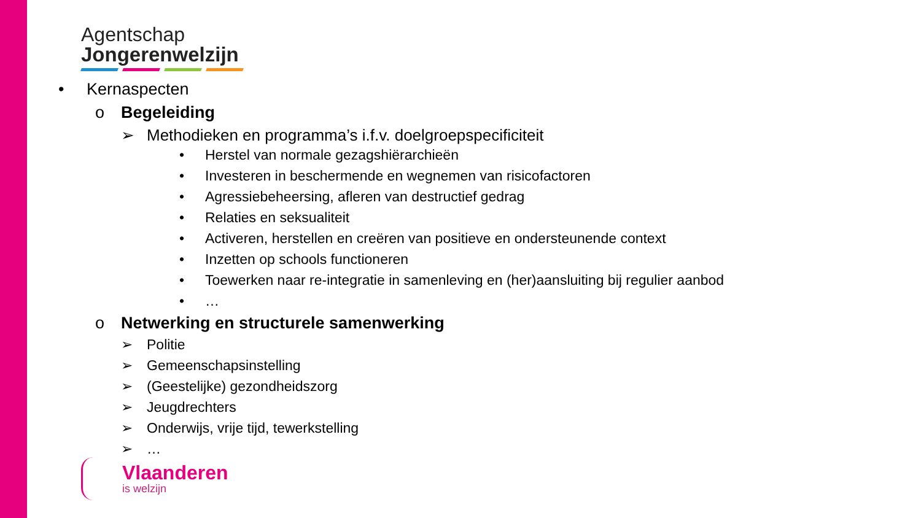Agentschap
Jongerenwelzijn
• Kernaspecten
o Begeleiding
➢ Methodieken en programma’s i.f.v. doelgroepspecificiteit
• Herstel van normale gezagshiërarchieën
• Investeren in beschermende en wegnemen van risicofactoren
• Agressiebeheersing, afleren van destructief gedrag
• Relaties en seksualiteit
• Activeren, herstellen en creëren van positieve en ondersteunende context
• Inzetten op schools functioneren
• Toewerken naar re-integratie in samenleving en (her)aansluiting bij regulier aanbod
• …
o Netwerking en structurele samenwerking
➢ Politie
➢ Gemeenschapsinstelling
➢ (Geestelijke) gezondheidszorg
➢ Jeugdrechters
➢ Onderwijs, vrije tijd, tewerkstelling
➢ …
Vlaanderen
is welzijn